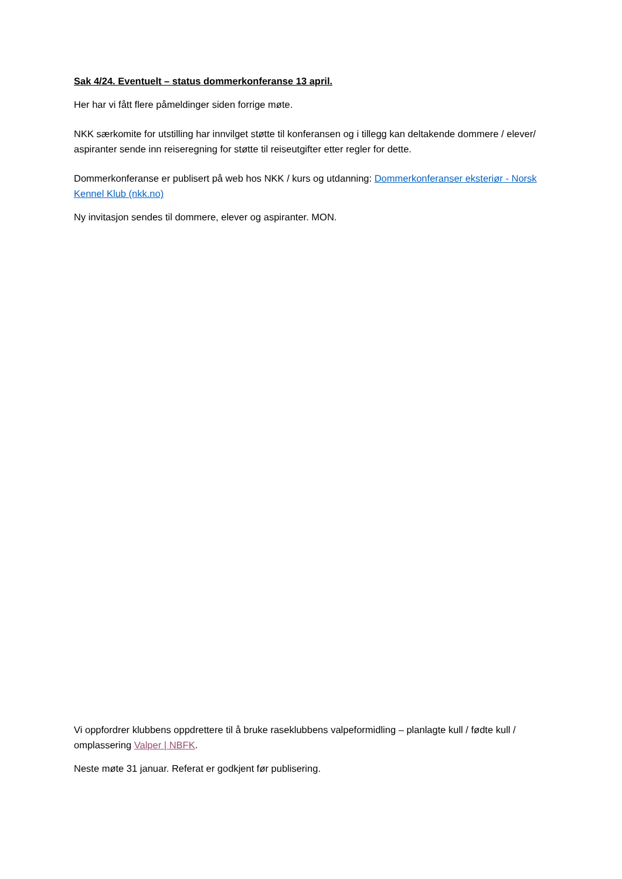Sak 4/24. Eventuelt – status dommerkonferanse 13 april.
Her har vi fått flere påmeldinger siden forrige møte.
NKK særkomite for utstilling har innvilget støtte til konferansen og i tillegg kan deltakende dommere / elever/ aspiranter sende inn reiseregning for støtte til reiseutgifter etter regler for dette.
Dommerkonferanse er publisert på web hos NKK / kurs og utdanning: Dommerkonferanser eksteriør - Norsk Kennel Klub (nkk.no)
Ny invitasjon sendes til dommere, elever og aspiranter. MON.
Vi oppfordrer klubbens oppdrettere til å bruke raseklubbens valpeformidling – planlagte kull / fødte kull / omplassering Valper | NBFK.
Neste møte 31 januar. Referat er godkjent før publisering.